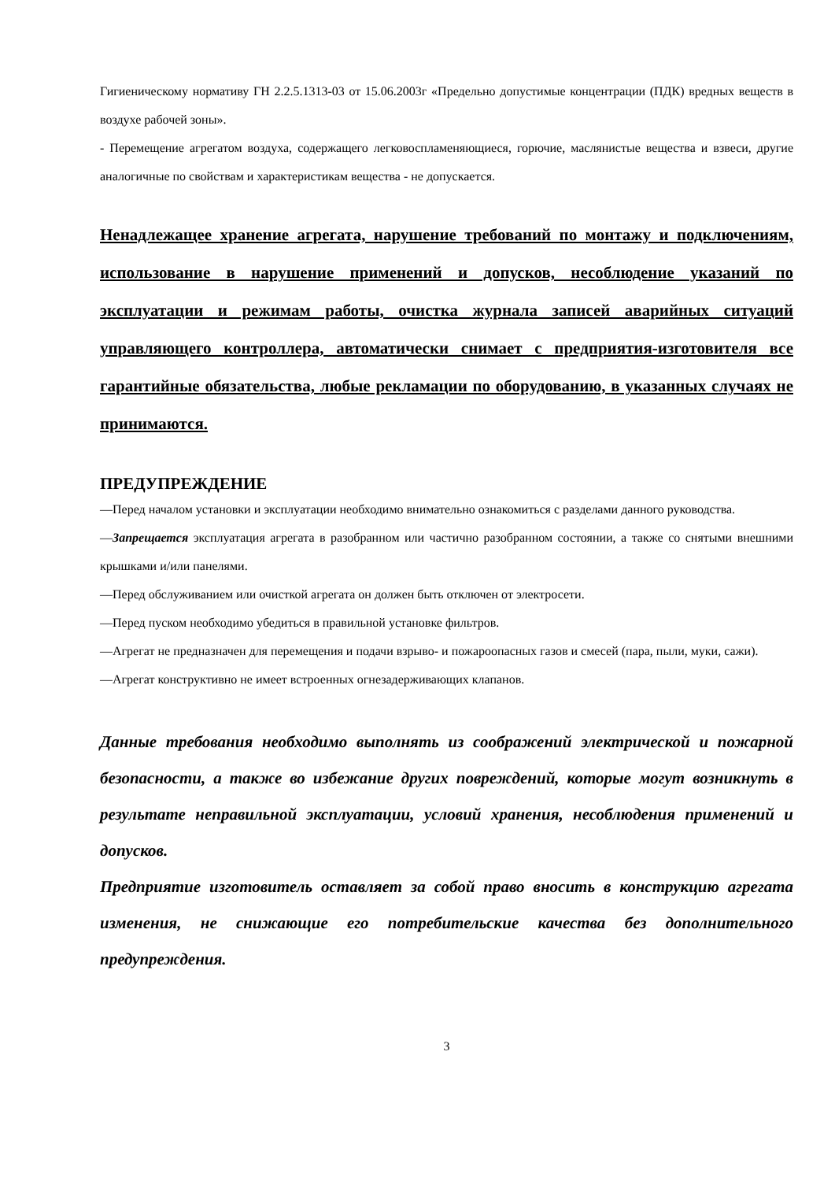Гигиеническому нормативу ГН 2.2.5.1313-03 от 15.06.2003г «Предельно допустимые концентрации (ПДК) вредных веществ в воздухе рабочей зоны».
- Перемещение агрегатом воздуха, содержащего легковоспламеняющиеся, горючие, маслянистые вещества и взвеси, другие аналогичные по свойствам и характеристикам вещества - не допускается.
Ненадлежащее хранение агрегата, нарушение требований по монтажу и подключениям, использование в нарушение применений и допусков, несоблюдение указаний по эксплуатации и режимам работы, очистка журнала записей аварийных ситуаций управляющего контроллера, автоматически снимает с предприятия-изготовителя все гарантийные обязательства, любые рекламации по оборудованию, в указанных случаях не принимаются.
ПРЕДУПРЕЖДЕНИЕ
—Перед началом установки и эксплуатации необходимо внимательно ознакомиться с разделами данного руководства.
—Запрещается эксплуатация агрегата в разобранном или частично разобранном состоянии, а также со снятыми внешними крышками и/или панелями.
—Перед обслуживанием или очисткой агрегата он должен быть отключен от электросети.
—Перед пуском необходимо убедиться в правильной установке фильтров.
—Агрегат не предназначен для перемещения и подачи взрыво- и пожароопасных газов и смесей (пара, пыли, муки, сажи).
—Агрегат конструктивно не имеет встроенных огнезадерживающих клапанов.
Данные требования необходимо выполнять из соображений электрической и пожарной безопасности, а также во избежание других повреждений, которые могут возникнуть в результате неправильной эксплуатации, условий хранения, несоблюдения применений и допусков.
Предприятие изготовитель оставляет за собой право вносить в конструкцию агрегата изменения, не снижающие его потребительские качества без дополнительного предупреждения.
3